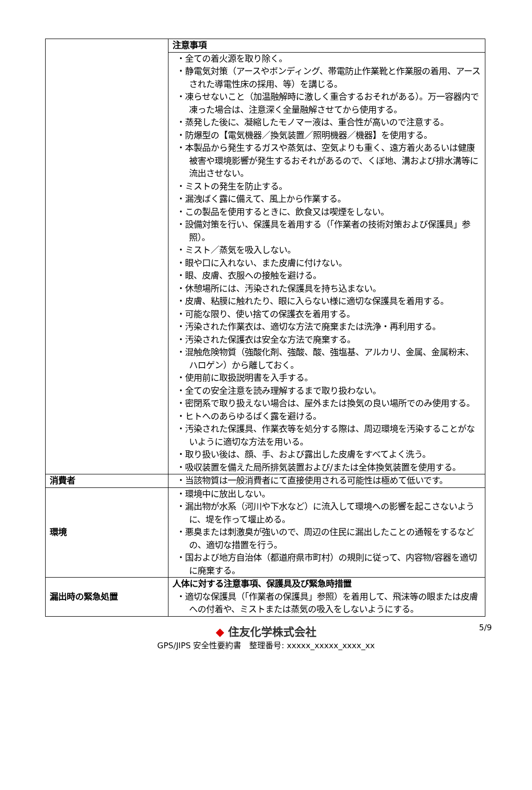| | 注意事項 |
| | ・全ての着火源を取り除く。 ・静電気対策（アースやボンディング、帯電防止作業靴と作業服の着用、アースされた導電性床の採用、等）を講じる。 ・凍らせないこと（加温融解時に激しく重合するおそれがある）。万一容器内で凍った場合は、注意深く全量融解させてから使用する。 ・蒸発した後に、凝縮したモノマー液は、重合性が高いので注意する。 ・防爆型の【電気機器／換気装置／照明機器／機器】を使用する。 ・本製品から発生するガスや蒸気は、空気よりも重く、遠方着火あるいは健康被害や環境影響が発生するおそれがあるので、くぼ地、溝および排水溝等に流出させない。 ・ミストの発生を防止する。 ・漏洩ばく露に備えて、風上から作業する。 ・この製品を使用するときに、飲食又は喫煙をしない。 ・設備対策を行い、保護具を着用する（「作業者の技術対策および保護具」参照）。 ・ミスト／蒸気を吸入しない。 ・眼や口に入れない、また皮膚に付けない。 ・眼、皮膚、衣服への接触を避ける。 ・休憩場所には、汚染された保護具を持ち込まない。 ・皮膚、粘膜に触れたり、眼に入らない様に適切な保護具を着用する。 ・可能な限り、使い捨ての保護衣を着用する。 ・汚染された作業衣は、適切な方法で廃棄または洗浄・再利用する。 ・汚染された保護衣は安全な方法で廃棄する。 ・混触危険物質（強酸化剤、強酸、酸、強塩基、アルカリ、金属、金属粉末、ハロゲン）から離しておく。 ・使用前に取扱説明書を入手する。 ・全ての安全注意を読み理解するまで取り扱わない。 ・密閉系で取り扱えない場合は、屋外または換気の良い場所でのみ使用する。 ・ヒトへのあらゆるばく露を避ける。 ・汚染された保護具、作業衣等を処分する際は、周辺環境を汚染することがないように適切な方法を用いる。 ・取り扱い後は、顔、手、および露出した皮膚をすべてよく洗う。 ・吸収装置を備えた局所排気装置および/または全体換気装置を使用する。 |
| 消費者 | ・当該物質は一般消費者にて直接使用される可能性は極めて低いです。 |
| 環境 | ・環境中に放出しない。 ・漏出物が水系（河川や下水など）に流入して環境への影響を起こさないように、堤を作って堰止める。 ・悪臭または刺激臭が強いので、周辺の住民に漏出したことの通報をするなどの、適切な措置を行う。 ・国および地方自治体（都道府県市町村）の規則に従って、内容物/容器を適切に廃棄する。 |
| 漏出時の緊急処置 | 人体に対する注意事項、保護具及び緊急時措置 ・適切な保護具（「作業者の保護具」参照）を着用して、飛沫等の眼または皮膚への付着や、ミストまたは蒸気の吸入をしないようにする。 |
◆ 住友化学株式会社
GPS/JIPS 安全性要約書　整理番号: xxxxx_xxxxx_xxxx_xx
5/9